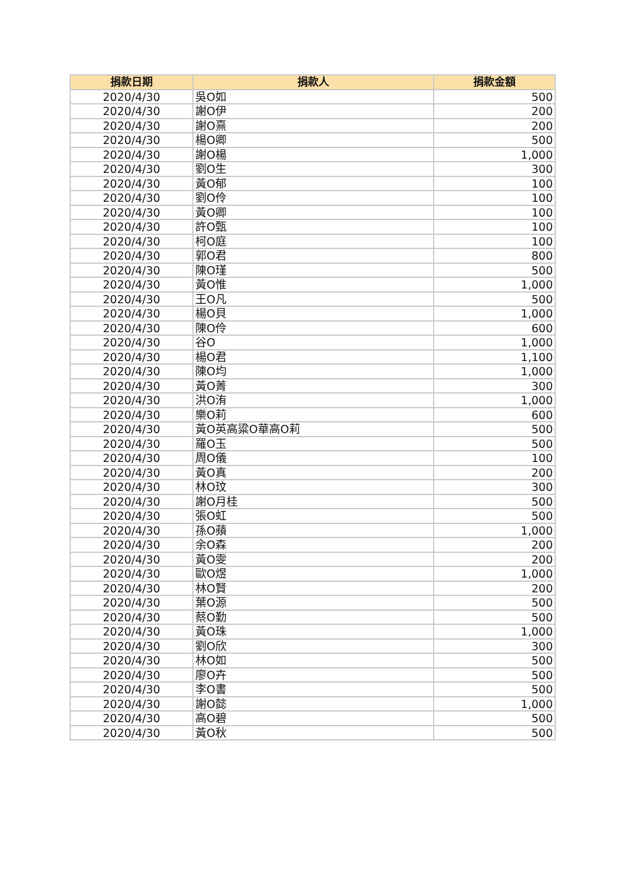| 捐款日期 | 捐款人 | 捐款金額 |
| --- | --- | --- |
| 2020/4/30 | 吳O如 | 500 |
| 2020/4/30 | 謝O伊 | 200 |
| 2020/4/30 | 謝O熹 | 200 |
| 2020/4/30 | 楊O卿 | 500 |
| 2020/4/30 | 謝O楊 | 1,000 |
| 2020/4/30 | 劉O生 | 300 |
| 2020/4/30 | 黃O郁 | 100 |
| 2020/4/30 | 劉O伶 | 100 |
| 2020/4/30 | 黃O卿 | 100 |
| 2020/4/30 | 許O甄 | 100 |
| 2020/4/30 | 柯O庭 | 100 |
| 2020/4/30 | 郭O君 | 800 |
| 2020/4/30 | 陳O瑾 | 500 |
| 2020/4/30 | 黃O惟 | 1,000 |
| 2020/4/30 | 王O凡 | 500 |
| 2020/4/30 | 楊O貝 | 1,000 |
| 2020/4/30 | 陳O伶 | 600 |
| 2020/4/30 | 谷O | 1,000 |
| 2020/4/30 | 楊O君 | 1,100 |
| 2020/4/30 | 陳O均 | 1,000 |
| 2020/4/30 | 黃O菁 | 300 |
| 2020/4/30 | 洪O洧 | 1,000 |
| 2020/4/30 | 樂O莉 | 600 |
| 2020/4/30 | 黃O英高粱O華高O莉 | 500 |
| 2020/4/30 | 羅O玉 | 500 |
| 2020/4/30 | 周O儀 | 100 |
| 2020/4/30 | 黃O真 | 200 |
| 2020/4/30 | 林O玟 | 300 |
| 2020/4/30 | 謝O月桂 | 500 |
| 2020/4/30 | 張O虹 | 500 |
| 2020/4/30 | 孫O蘋 | 1,000 |
| 2020/4/30 | 余O森 | 200 |
| 2020/4/30 | 黃O雯 | 200 |
| 2020/4/30 | 歐O煜 | 1,000 |
| 2020/4/30 | 林O賢 | 200 |
| 2020/4/30 | 葉O源 | 500 |
| 2020/4/30 | 蔡O勤 | 500 |
| 2020/4/30 | 黃O珠 | 1,000 |
| 2020/4/30 | 劉O欣 | 300 |
| 2020/4/30 | 林O如 | 500 |
| 2020/4/30 | 廖O卉 | 500 |
| 2020/4/30 | 李O書 | 500 |
| 2020/4/30 | 謝O懿 | 1,000 |
| 2020/4/30 | 高O碧 | 500 |
| 2020/4/30 | 黃O秋 | 500 |